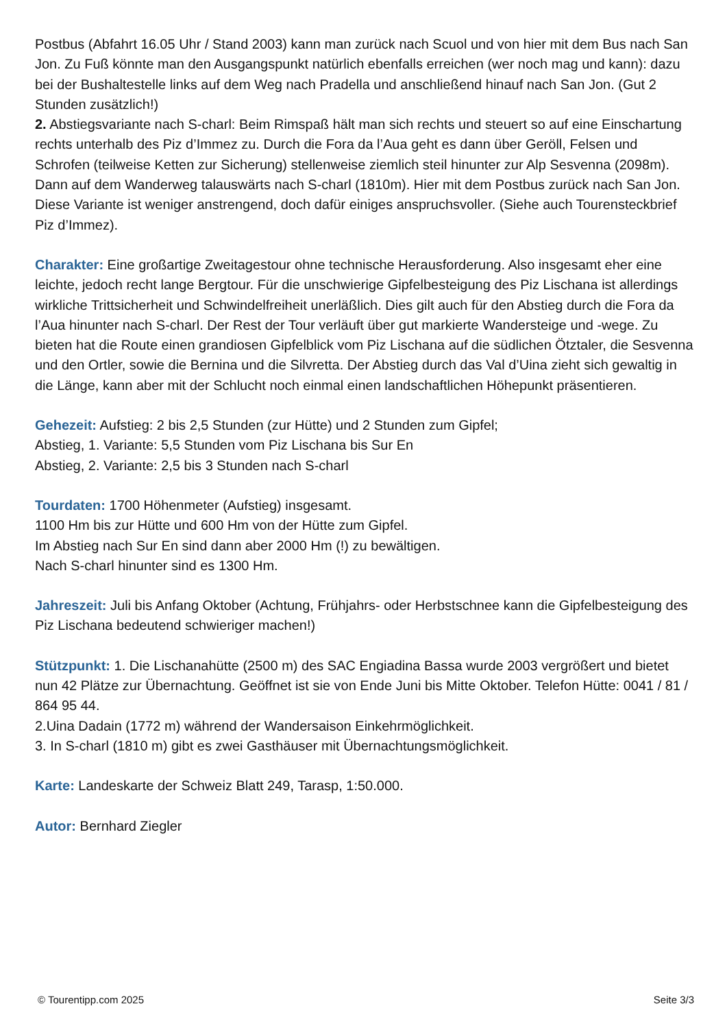Postbus (Abfahrt 16.05 Uhr / Stand 2003) kann man zurück nach Scuol und von hier mit dem Bus nach San Jon. Zu Fuß könnte man den Ausgangspunkt natürlich ebenfalls erreichen (wer noch mag und kann): dazu bei der Bushaltestelle links auf dem Weg nach Pradella und anschließend hinauf nach San Jon. (Gut 2 Stunden zusätzlich!)
2. Abstiegsvariante nach S-charl: Beim Rimspaß hält man sich rechts und steuert so auf eine Einschartung rechts unterhalb des Piz d’Immez zu. Durch die Fora da l’Aua geht es dann über Geröll, Felsen und Schrofen (teilweise Ketten zur Sicherung) stellenweise ziemlich steil hinunter zur Alp Sesvenna (2098m). Dann auf dem Wanderweg talauswärts nach S-charl (1810m). Hier mit dem Postbus zurück nach San Jon. Diese Variante ist weniger anstrengend, doch dafür einiges anspruchsvoller. (Siehe auch Tourensteckbrief Piz d’Immez).
Charakter: Eine großartige Zweitagestour ohne technische Herausforderung. Also insgesamt eher eine leichte, jedoch recht lange Bergtour. Für die unschwierige Gipfelbesteigung des Piz Lischana ist allerdings wirkliche Trittsicherheit und Schwindelfreiheit unerläßlich. Dies gilt auch für den Abstieg durch die Fora da l’Aua hinunter nach S-charl. Der Rest der Tour verläuft über gut markierte Wandersteige und -wege. Zu bieten hat die Route einen grandiosen Gipfelblick vom Piz Lischana auf die südlichen Ötztaler, die Sesvenna und den Ortler, sowie die Bernina und die Silvretta. Der Abstieg durch das Val d’Uina zieht sich gewaltig in die Länge, kann aber mit der Schlucht noch einmal einen landschaftlichen Höhepunkt präsentieren.
Gehezeit: Aufstieg: 2 bis 2,5 Stunden (zur Hütte) und 2 Stunden zum Gipfel;
Abstieg, 1. Variante: 5,5 Stunden vom Piz Lischana bis Sur En
Abstieg, 2. Variante: 2,5 bis 3 Stunden nach S-charl
Tourdaten: 1700 Höhenmeter (Aufstieg) insgesamt.
1100 Hm bis zur Hütte und 600 Hm von der Hütte zum Gipfel.
Im Abstieg nach Sur En sind dann aber 2000 Hm (!) zu bewältigen.
Nach S-charl hinunter sind es 1300 Hm.
Jahreszeit: Juli bis Anfang Oktober (Achtung, Frühjahrs- oder Herbstschnee kann die Gipfelbesteigung des Piz Lischana bedeutend schwieriger machen!)
Stützpunkt: 1. Die Lischanahütte (2500 m) des SAC Engiadina Bassa wurde 2003 vergrößert und bietet nun 42 Plätze zur Übernachtung. Geöffnet ist sie von Ende Juni bis Mitte Oktober. Telefon Hütte: 0041 / 81 / 864 95 44.
2.Uina Dadain (1772 m) während der Wandersaison Einkehrmöglichkeit.
3. In S-charl (1810 m) gibt es zwei Gasthäuser mit Übernachtungsmöglichkeit.
Karte: Landeskarte der Schweiz Blatt 249, Tarasp, 1:50.000.
Autor: Bernhard Ziegler
© Tourentipp.com 2025 Seite 3/3